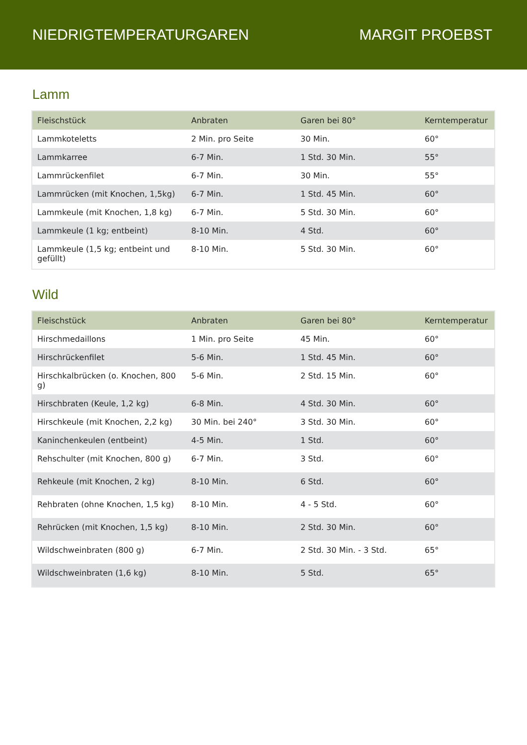NIEDRIGTEMPERATURGAREN MARGIT PROEBST
Lamm
| Fleischstück | Anbraten | Garen bei 80° | Kerntemperatur |
| --- | --- | --- | --- |
| Lammkoteletts | 2 Min. pro Seite | 30 Min. | 60° |
| Lammkarree | 6-7 Min. | 1 Std. 30 Min. | 55° |
| Lammrückenfilet | 6-7 Min. | 30 Min. | 55° |
| Lammrücken (mit Knochen, 1,5kg) | 6-7 Min. | 1 Std. 45 Min. | 60° |
| Lammkeule (mit Knochen, 1,8 kg) | 6-7 Min. | 5 Std. 30 Min. | 60° |
| Lammkeule (1 kg; entbeint) | 8-10 Min. | 4 Std. | 60° |
| Lammkeule (1,5 kg; entbeint und gefüllt) | 8-10 Min. | 5 Std. 30 Min. | 60° |
Wild
| Fleischstück | Anbraten | Garen bei 80° | Kerntemperatur |
| --- | --- | --- | --- |
| Hirschmedaillons | 1 Min. pro Seite | 45 Min. | 60° |
| Hirschrückenfilet | 5-6 Min. | 1 Std. 45 Min. | 60° |
| Hirschkalbrücken (o. Knochen, 800 g) | 5-6 Min. | 2 Std. 15 Min. | 60° |
| Hirschbraten (Keule, 1,2 kg) | 6-8 Min. | 4 Std. 30 Min. | 60° |
| Hirschkeule (mit Knochen, 2,2 kg) | 30 Min. bei 240° | 3 Std. 30 Min. | 60° |
| Kaninchenkeulen (entbeint) | 4-5 Min. | 1 Std. | 60° |
| Rehschulter (mit Knochen, 800 g) | 6-7 Min. | 3 Std. | 60° |
| Rehkeule (mit Knochen, 2 kg) | 8-10 Min. | 6 Std. | 60° |
| Rehbraten (ohne Knochen, 1,5 kg) | 8-10 Min. | 4 - 5 Std. | 60° |
| Rehrücken (mit Knochen, 1,5 kg) | 8-10 Min. | 2 Std. 30 Min. | 60° |
| Wildschweinbraten (800 g) | 6-7 Min. | 2 Std. 30 Min. - 3 Std. | 65° |
| Wildschweinbraten (1,6 kg) | 8-10 Min. | 5 Std. | 65° |